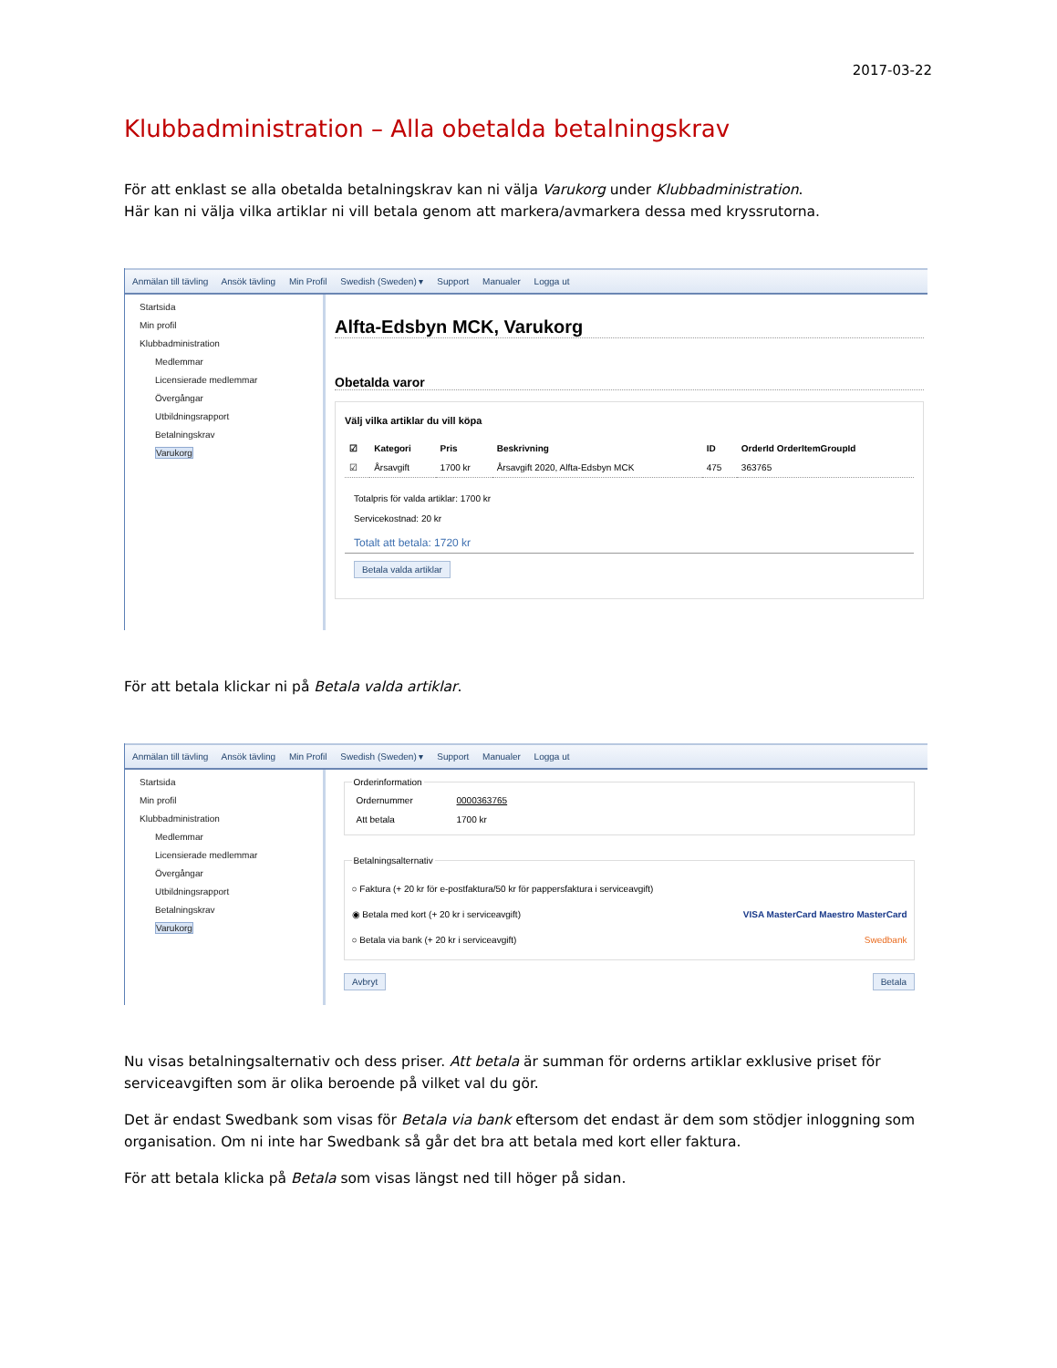2017-03-22
Klubbadministration – Alla obetalda betalningskrav
För att enklast se alla obetalda betalningskrav kan ni välja Varukorg under Klubbadministration.
Här kan ni välja vilka artiklar ni vill betala genom att markera/avmarkera dessa med kryssrutorna.
Anmälan till tävling Ansök tävling Min Profil Swedish (Sweden) ▾ Support Manualer Logga ut
Startsida
Min profil
Klubbadministration
Medlemmar
Licensierade medlemmar
Övergångar
Utbildningsrapport
Betalningskrav
Varukorg
Alfta-Edsbyn MCK, Varukorg
Obetalda varor
Välj vilka artiklar du vill köpa
| ☑ | Kategori | Pris | Beskrivning | ID | OrderId OrderItemGroupId |
| --- | --- | --- | --- | --- | --- |
| ☑ | Årsavgift | 1700 kr | Årsavgift 2020, Alfta-Edsbyn MCK | 475 | 363765 |
Totalpris för valda artiklar: 1700 kr
Servicekostnad: 20 kr
Totalt att betala: 1720 kr
Betala valda artiklar
För att betala klickar ni på Betala valda artiklar.
Anmälan till tävling Ansök tävling Min Profil Swedish (Sweden) ▾ Support Manualer Logga ut
Startsida
Min profil
Klubbadministration
Medlemmar
Licensierade medlemmar
Övergångar
Utbildningsrapport
Betalningskrav
Varukorg
Orderinformation
| Ordernummer | 0000363765 |
| Att betala | 1700 kr |
Betalningsalternativ○ Faktura (+ 20 kr för e-postfaktura/50 kr för pappersfaktura i serviceavgift)
◉ Betala med kort (+ 20 kr i serviceavgift) VISA MasterCard Maestro MasterCard
○ Betala via bank (+ 20 kr i serviceavgift) Swedbank
Avbryt Betala
Nu visas betalningsalternativ och dess priser. Att betala är summan för orderns artiklar exklusive priset för serviceavgiften som är olika beroende på vilket val du gör.
Det är endast Swedbank som visas för Betala via bank eftersom det endast är dem som stödjer inloggning som organisation. Om ni inte har Swedbank så går det bra att betala med kort eller faktura.
För att betala klicka på Betala som visas längst ned till höger på sidan.